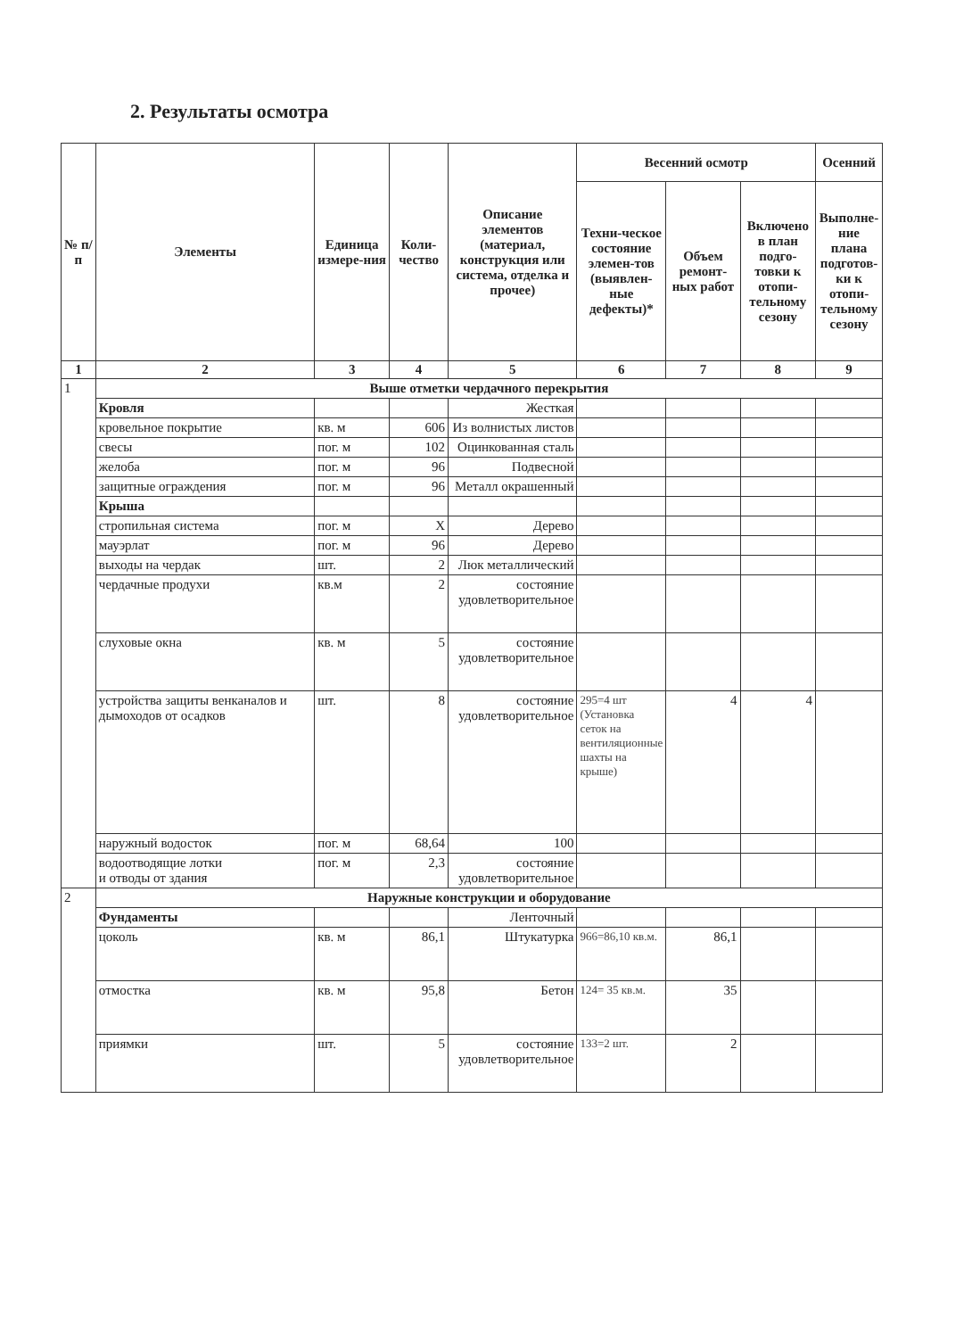2. Результаты осмотра
| № п/п | Элементы | Единица измере-ния | Коли-чество | Описание элементов (материал, конструкция или система, отделка и прочее) | Весенний осмотр | | | Осенний |
| --- | --- | --- | --- | --- | --- | --- | --- | --- |
| | | | | | Техни-ческое состояние элемен-тов (выявлен-ные дефекты)* | Объем ремонт-ных работ | Включено в план подго-товки к отопи-тельному сезону | Выполне- ние плана подготов- ки к отопи-тельному сезону |
| 1 | 2 | 3 | 4 | 5 | 6 | 7 | 8 | 9 |
| 1 | Выше отметки чердачного перекрытия | | | | | | | |
| | Кровля | | | Жесткая | | | | |
| | кровельное покрытие | кв. м | 606 | Из волнистых листов | | | | |
| | свесы | пог. м | 102 | Оцинкованная сталь | | | | |
| | желоба | пог. м | 96 | Подвесной | | | | |
| | защитные ограждения | пог. м | 96 | Металл окрашенный | | | | |
| | Крыша | | | | | | | |
| | стропильная система | пог. м | X | Дерево | | | | |
| | мауэрлат | пог. м | 96 | Дерево | | | | |
| | выходы на чердак | шт. | 2 | Люк металлический | | | | |
| | чердачные продухи | кв.м | 2 | состояние удовлетворительное | | | | |
| | слуховые окна | кв. м | 5 | состояние удовлетворительное | | | | |
| | устройства защиты венканалов и дымоходов от осадков | шт. | 8 | состояние удовлетворительное | 295=4 шт (Установка сеток на вентиляционные шахты на крыше) | 4 | 4 | |
| | наружный водосток | пог. м | 68,64 | 100 | | | | |
| | водоотводящие лотки и отводы от здания | пог. м | 2,3 | состояние удовлетворительное | | | | |
| 2 | Наружные конструкции и оборудование | | | | | | | |
| | Фундаменты | | | Ленточный | | | | |
| | цоколь | кв. м | 86,1 | Штукатурка | 966=86,10 кв.м. | 86,1 | | |
| | отмостка | кв. м | 95,8 | Бетон | 124= 35 кв.м. | 35 | | |
| | приямки | шт. | 5 | состояние удовлетворительное | 133=2 шт. | 2 | | |